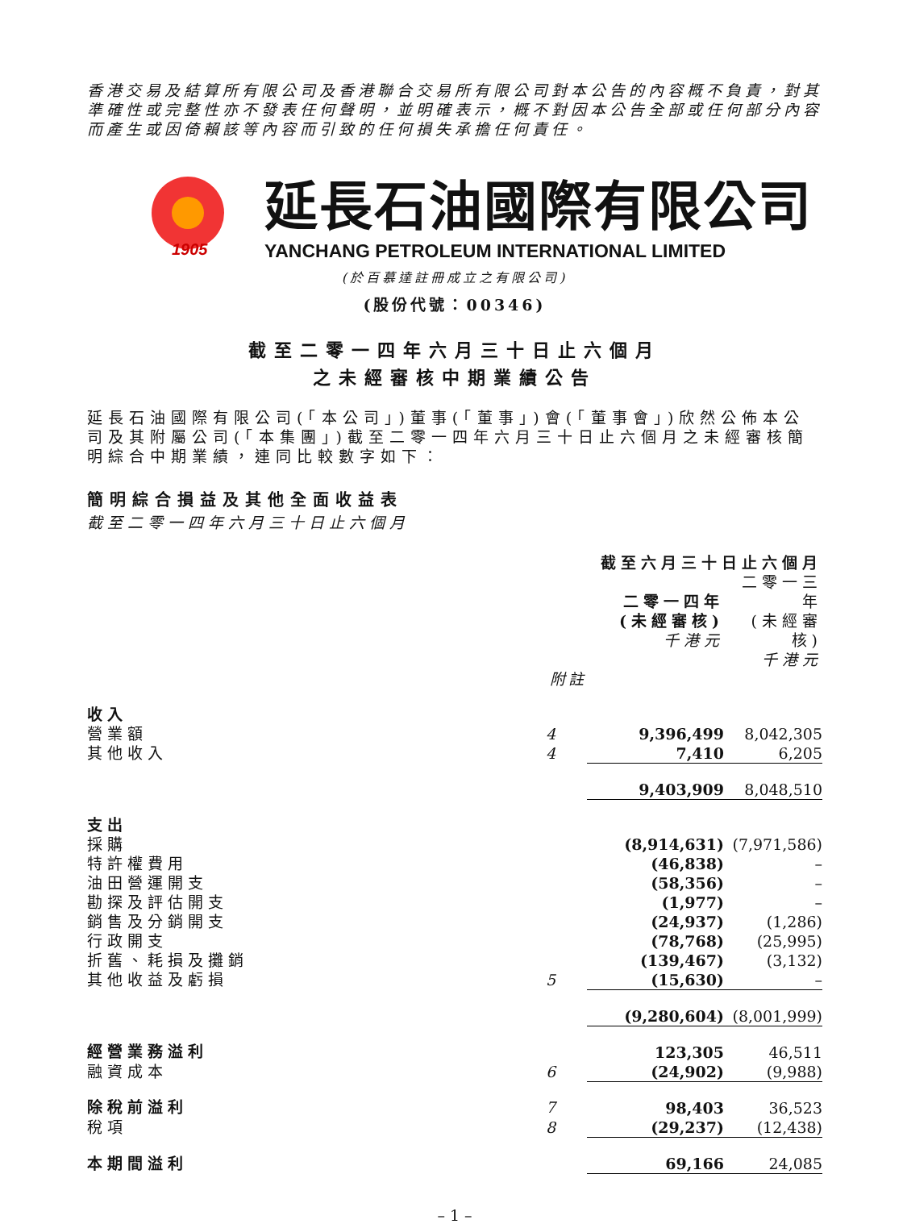香港交易及結算所有限公司及香港聯合交易所有限公司對本公告的內容概不負責，對其準確性或完整性亦不發表任何聲明，並明確表示，概不對因本公告全部或任何部分內容而產生或因倚賴該等內容而引致的任何損失承擔任何責任。
1905
延長石油國際有限公司
YANCHANG PETROLEUM INTERNATIONAL LIMITED
(於百慕達註冊成立之有限公司)
(股份代號：00346)
截至二零一四年六月三十日止六個月
之未經審核中期業績公告
延長石油國際有限公司(「本公司」)董事(「董事」)會(「董事會」)欣然公佈本公司及其附屬公司(「本集團」)截至二零一四年六月三十日止六個月之未經審核簡明綜合中期業績，連同比較數字如下：
簡明綜合損益及其他全面收益表
截至二零一四年六月三十日止六個月
| | | 截至六月三十日止六個月 | |
| --- | --- | --- | --- |
| | | 二零一四年 (未經審核) 千港元 | 二零一三年 (未經審核) 千港元 |
| 附註 | | | |
| 收入 | | | |
| 營業額 | 4 | 9,396,499 | 8,042,305 |
| 其他收入 | 4 | 7,410 | 6,205 |
| | | 9,403,909 | 8,048,510 |
| 支出 | | | |
| 採購 | | (8,914,631) | (7,971,586) |
| 特許權費用 | | (46,838) | – |
| 油田營運開支 | | (58,356) | – |
| 勘探及評估開支 | | (1,977) | – |
| 銷售及分銷開支 | | (24,937) | (1,286) |
| 行政開支 | | (78,768) | (25,995) |
| 折舊、耗損及攤銷 | | (139,467) | (3,132) |
| 其他收益及虧損 | 5 | (15,630) | – |
| | | (9,280,604) | (8,001,999) |
| 經營業務溢利 | | 123,305 | 46,511 |
| 融資成本 | 6 | (24,902) | (9,988) |
| 除稅前溢利 | 7 | 98,403 | 36,523 |
| 稅項 | 8 | (29,237) | (12,438) |
| 本期間溢利 | | 69,166 | 24,085 |
– 1 –